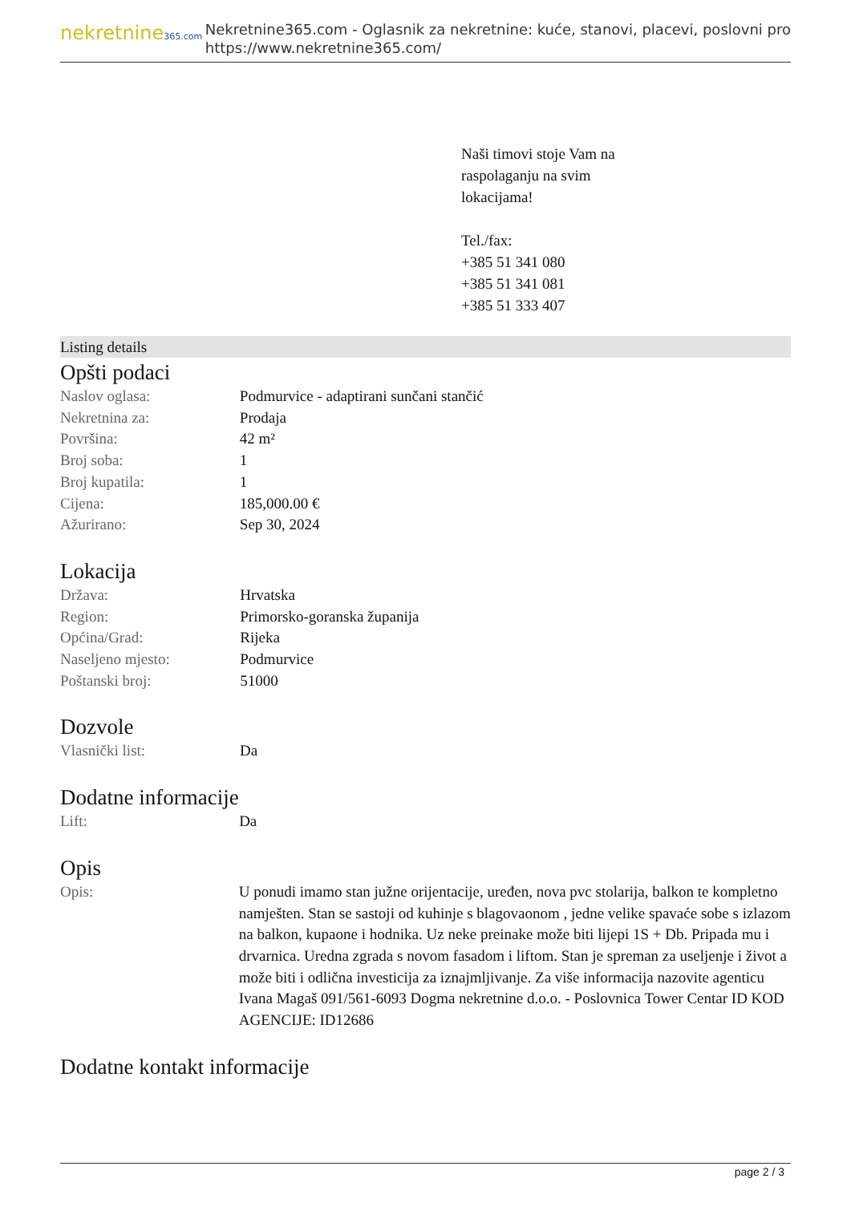nekretnine365.com
Nekretnine365.com - Oglasnik za nekretnine: kuće, stanovi, placevi, poslovni pro
https://www.nekretnine365.com/
Naši timovi stoje Vam na
raspolaganju na svim
lokacijama!
Tel./fax:
+385 51 341 080
+385 51 341 081
+385 51 333 407
Listing details
Opšti podaci
| Naslov oglasa: | Podmurvice - adaptirani sunčani stančić |
| Nekretnina za: | Prodaja |
| Površina: | 42 m² |
| Broj soba: | 1 |
| Broj kupatila: | 1 |
| Cijena: | 185,000.00 € |
| Ažurirano: | Sep 30, 2024 |
Lokacija
| Država: | Hrvatska |
| Region: | Primorsko-goranska županija |
| Općina/Grad: | Rijeka |
| Naseljeno mjesto: | Podmurvice |
| Poštanski broj: | 51000 |
Dozvole
| Vlasnički list: | Da |
Dodatne informacije
| Lift: | Da |
Opis
| Opis: | U ponudi imamo stan južne orijentacije, uređen, nova pvc stolarija, balkon te kompletno namješten. Stan se sastoji od kuhinje s blagovaonom , jedne velike spavaće sobe s izlazom na balkon, kupaone i hodnika. Uz neke preinake može biti lijepi 1S + Db. Pripada mu i drvarnica. Uredna zgrada s novom fasadom i liftom. Stan je spreman za useljenje i život a može biti i odlična investicija za iznajmljivanje. Za više informacija nazovite agenticu Ivana Magaš 091/561-6093 Dogma nekretnine d.o.o. - Poslovnica Tower Centar ID KOD AGENCIJE: ID12686 |
Dodatne kontakt informacije
page 2 / 3